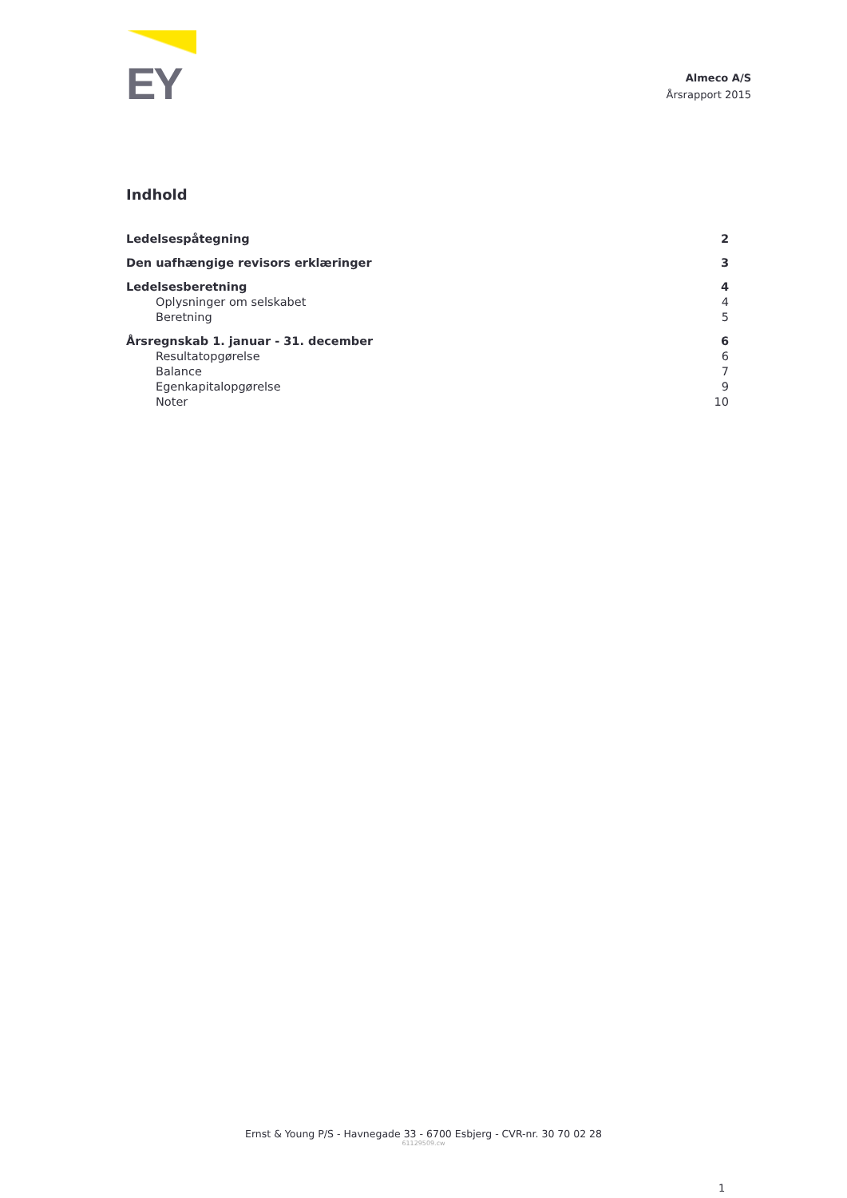EY
Almeco A/S
Årsrapport 2015
Indhold
Ledelsespåtegning 2
Den uafhængige revisors erklæringer 3
Ledelsesberetning 4
Oplysninger om selskabet 4
Beretning 5
Årsregnskab 1. januar - 31. december 6
Resultatopgørelse 6
Balance 7
Egenkapitalopgørelse 9
Noter 10
Ernst & Young P/S - Havnegade 33 - 6700 Esbjerg - CVR-nr. 30 70 02 28
61129509.cw
1